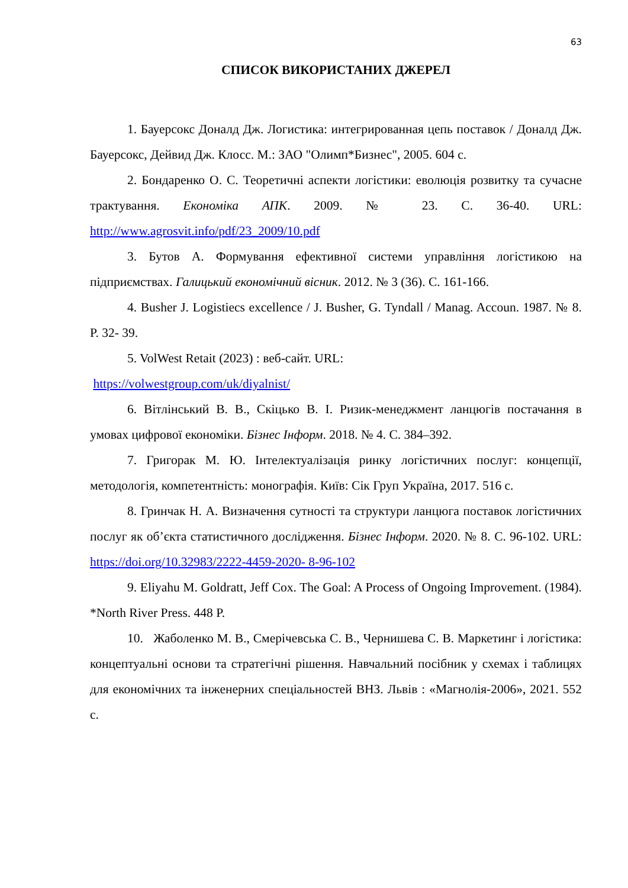63
СПИСОК ВИКОРИСТАНИХ ДЖЕРЕЛ
1. Бауерсокс Доналд Дж. Логистика: интегрированная цепь поставок / Доналд Дж. Бауерсокс, Дейвид Дж. Клосс. М.: ЗАО "Олимп*Бизнес", 2005. 604 с.
2. Бондаренко О. С. Теоретичні аспекти логістики: еволюція розвитку та сучасне трактування. Економіка АПК. 2009. № 23. С. 36-40. URL: http://www.agrosvit.info/pdf/23_2009/10.pdf
3. Бутов А. Формування ефективної системи управління логістикою на підприємствах. Галицький економічний вісник. 2012. № 3 (36). С. 161-166.
4. Busher J. Logistiecs excellence / J. Busher, G. Tyndall / Manag. Accoun. 1987. № 8. P. 32- 39.
5. VolWest Retait (2023) : веб-сайт. URL:
https://volwestgroup.com/uk/diyalnist/
6. Вітлінський В. В., Скіцько В. І. Ризик-менеджмент ланцюгів постачання в умовах цифрової економіки. Бізнес Інформ. 2018. № 4. С. 384–392.
7. Григорак М. Ю. Інтелектуалізація ринку логістичних послуг: концепції, методологія, компетентність: монографія. Київ: Сік Груп Україна, 2017. 516 с.
8. Гринчак Н. А. Визначення сутності та структури ланцюга поставок логістичних послуг як об’єкта статистичного дослідження. Бізнес Інформ. 2020. № 8. С. 96-102. URL: https://doi.org/10.32983/2222-4459-2020- 8-96-102
9. Eliyahu M. Goldratt, Jeff Cox. The Goal: A Process of Ongoing Improvement. (1984). *North River Press. 448 P.
10. Жаболенко М. В., Смерічевська С. В., Чернишева С. В. Маркетинг і логістика: концептуальні основи та стратегічні рішення. Навчальний посібник у схемах і таблицях для економічних та інженерних спеціальностей ВНЗ. Львів : «Магнолія-2006», 2021. 552 с.